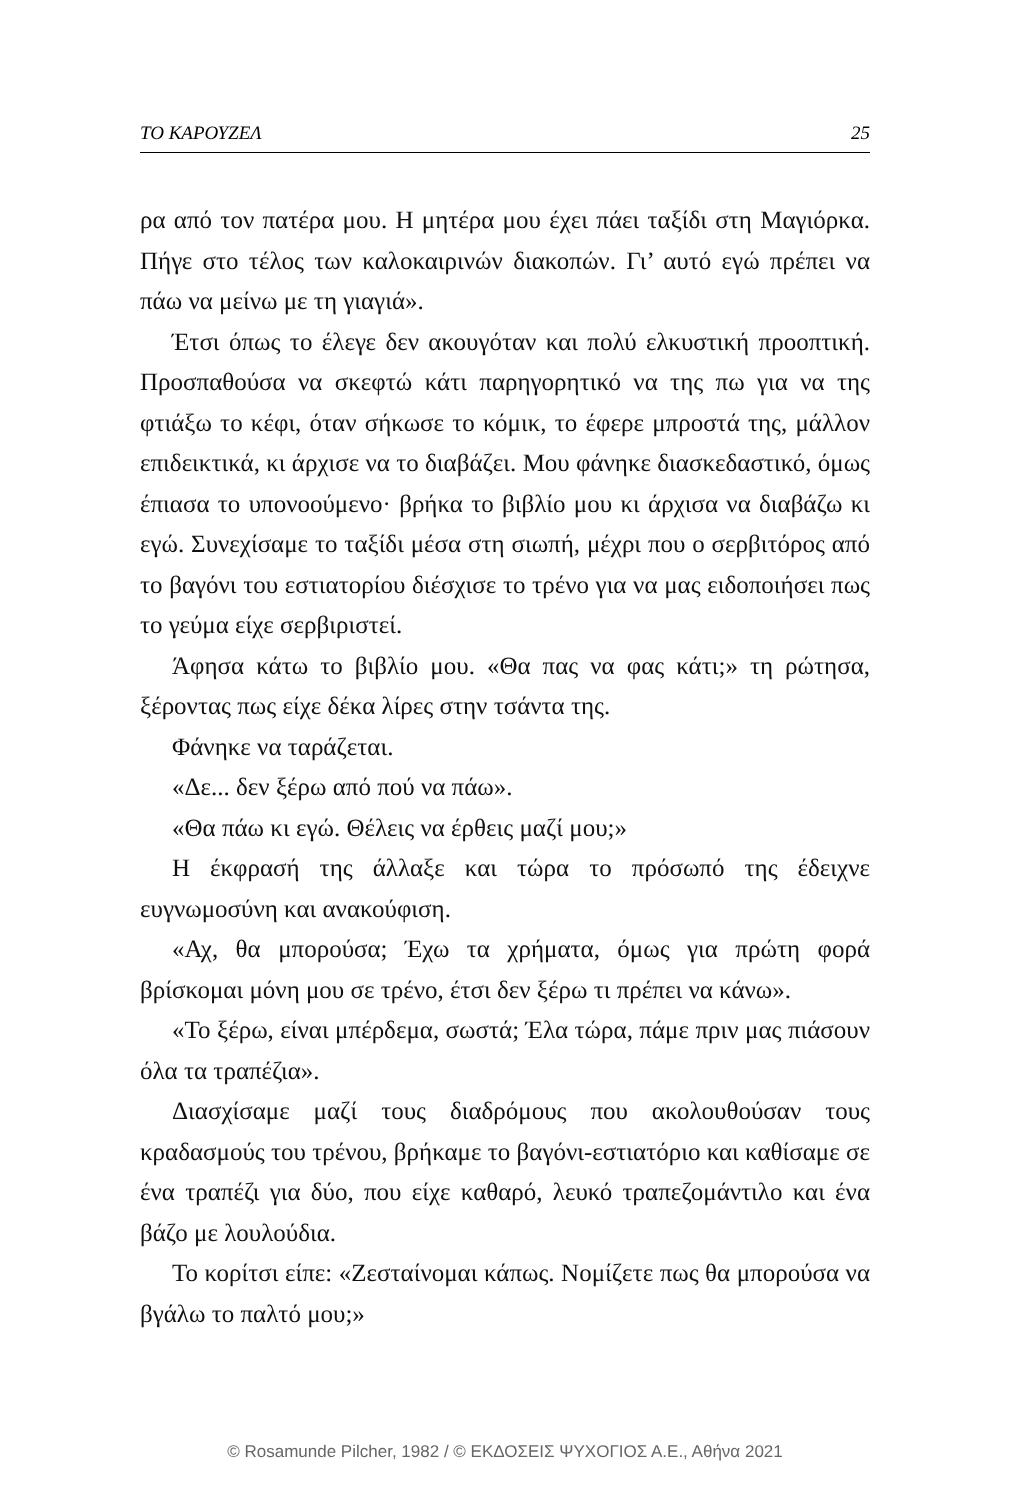ΤΟ ΚΑΡΟΥΖΕΛ 25
ρα από τον πατέρα μου. Η μητέρα μου έχει πάει ταξίδι στη Μαγιόρκα. Πήγε στο τέλος των καλοκαιρινών διακοπών. Γι’ αυτό εγώ πρέπει να πάω να μείνω με τη γιαγιά».
Έτσι όπως το έλεγε δεν ακουγόταν και πολύ ελκυστική προοπτική. Προσπαθούσα να σκεφτώ κάτι παρηγορητικό να της πω για να της φτιάξω το κέφι, όταν σήκωσε το κόμικ, το έφερε μπροστά της, μάλλον επιδεικτικά, κι άρχισε να το διαβάζει. Μου φάνηκε διασκεδαστικό, όμως έπιασα το υπονοούμενο· βρήκα το βιβλίο μου κι άρχισα να διαβάζω κι εγώ. Συνεχίσαμε το ταξίδι μέσα στη σιωπή, μέχρι που ο σερβιτόρος από το βαγόνι του εστιατορίου διέσχισε το τρένο για να μας ειδοποιήσει πως το γεύμα είχε σερβιριστεί.
Άφησα κάτω το βιβλίο μου. «Θα πας να φας κάτι;» τη ρώτησα, ξέροντας πως είχε δέκα λίρες στην τσάντα της.
Φάνηκε να ταράζεται.
«Δε... δεν ξέρω από πού να πάω».
«Θα πάω κι εγώ. Θέλεις να έρθεις μαζί μου;»
Η έκφρασή της άλλαξε και τώρα το πρόσωπό της έδειχνε ευγνωμοσύνη και ανακούφιση.
«Αχ, θα μπορούσα; Έχω τα χρήματα, όμως για πρώτη φορά βρίσκομαι μόνη μου σε τρένο, έτσι δεν ξέρω τι πρέπει να κάνω».
«Το ξέρω, είναι μπέρδεμα, σωστά; Έλα τώρα, πάμε πριν μας πιάσουν όλα τα τραπέζια».
Διασχίσαμε μαζί τους διαδρόμους που ακολουθούσαν τους κραδασμούς του τρένου, βρήκαμε το βαγόνι-εστιατόριο και καθίσαμε σε ένα τραπέζι για δύο, που είχε καθαρό, λευκό τραπεζομάντιλο και ένα βάζο με λουλούδια.
Το κορίτσι είπε: «Ζεσταίνομαι κάπως. Νομίζετε πως θα μπορούσα να βγάλω το παλτό μου;»
© Rosamunde Pilcher, 1982 / © ΕΚΔΟΣΕΙΣ ΨΥΧΟΓΙΟΣ Α.Ε., Αθήνα 2021